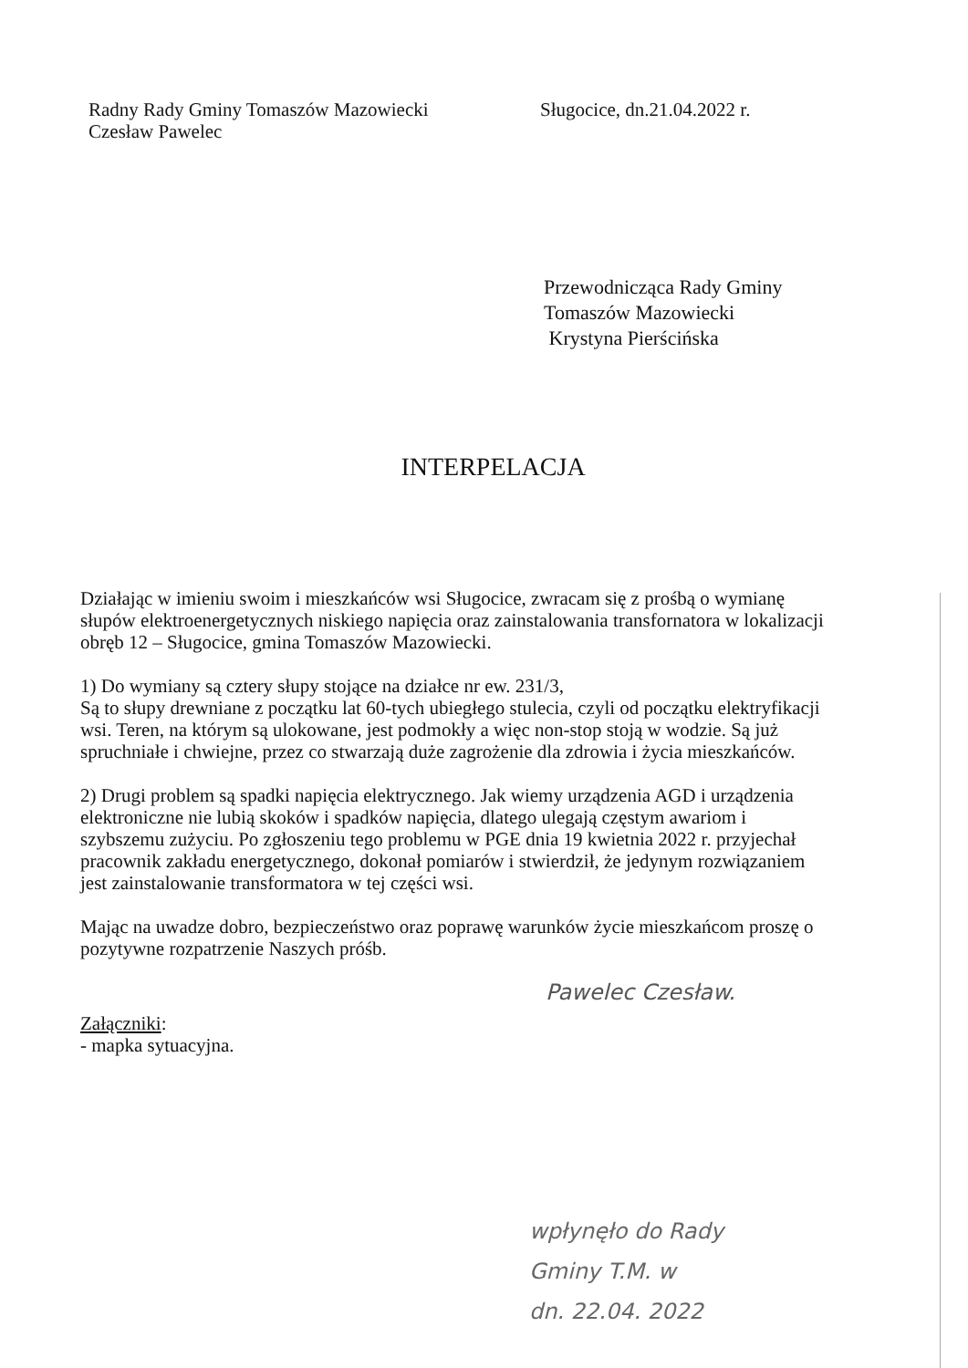Radny Rady Gminy Tomaszów Mazowiecki
Czesław Pawelec
Sługocice, dn.21.04.2022 r.
Przewodnicząca Rady Gminy
Tomaszów Mazowiecki
Krystyna Pierścińska
INTERPELACJA
Działając w imieniu swoim i mieszkańców wsi Sługocice, zwracam się z prośbą o wymianę słupów elektroenergetycznych niskiego napięcia oraz zainstalowania transfornatora w lokalizacji obręb 12 – Sługocice, gmina Tomaszów Mazowiecki.
1) Do wymiany są cztery słupy stojące na działce nr ew. 231/3,
Są to słupy drewniane z początku lat 60-tych ubiegłego stulecia, czyli od początku elektryfikacji wsi. Teren, na którym są ulokowane, jest podmokły a więc non-stop stoją w wodzie. Są już spruchniałe i chwiejne, przez co stwarzają duże zagrożenie dla zdrowia i życia mieszkańców.
2) Drugi problem są spadki napięcia elektrycznego. Jak wiemy urządzenia AGD i urządzenia elektroniczne nie lubią skoków i spadków napięcia, dlatego ulegają częstym awariom i szybszemu zużyciu. Po zgłoszeniu tego problemu w PGE dnia 19 kwietnia 2022 r. przyjechał pracownik zakładu energetycznego, dokonał pomiarów i stwierdził, że jedynym rozwiązaniem jest zainstalowanie transformatora w tej części wsi.
Mając na uwadze dobro, bezpieczeństwo oraz poprawę warunków życie mieszkańcom proszę o pozytywne rozpatrzenie Naszych próśb.
Pawelec Czesław.
Załączniki:
- mapka sytuacyjna.
wpłynęło do Rady
Gminy T.M. w
dn. 22.04. 2022